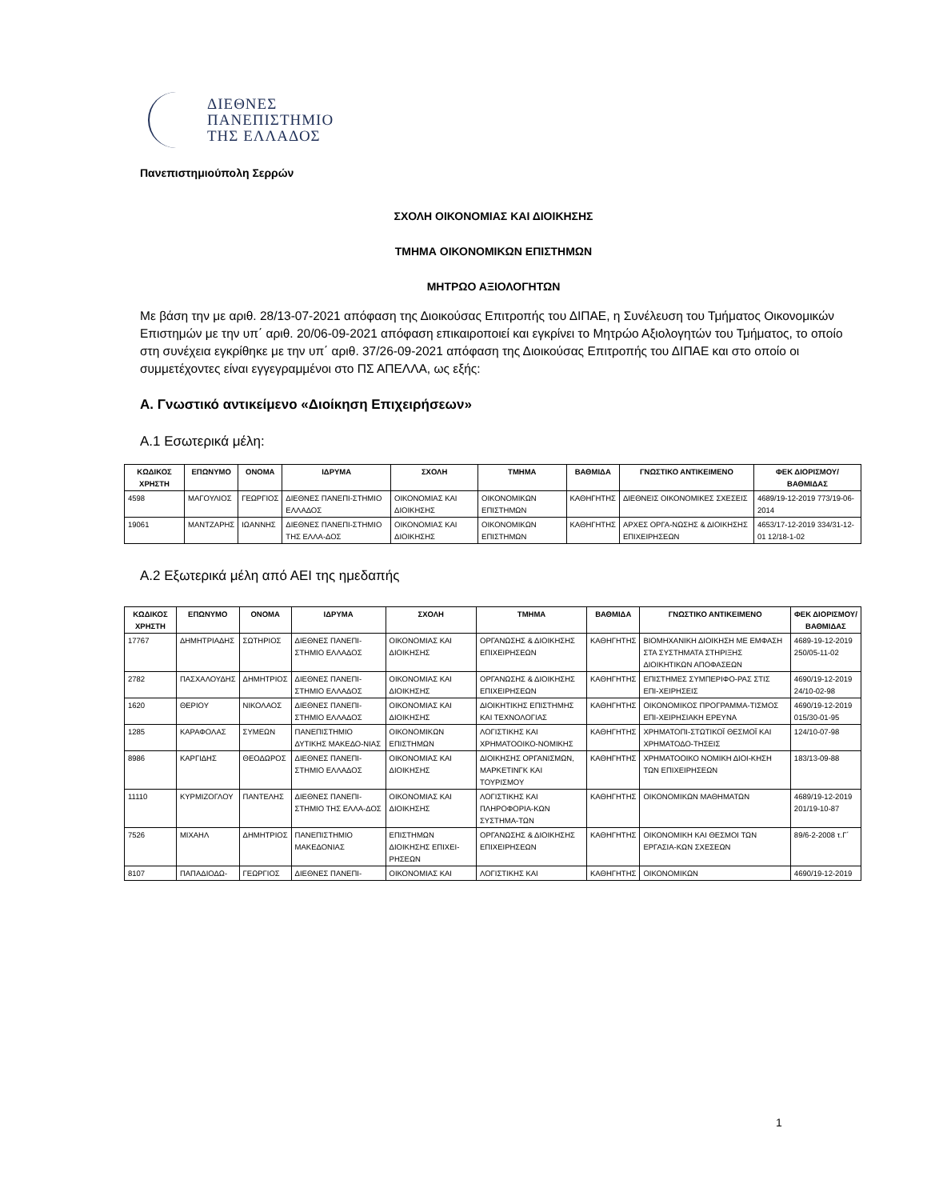ΔΙΕΘΝΕΣ
ΠΑΝΕΠΙΣΤΗΜΙΟ
ΤΗΣ ΕΛΛΑΔΟΣ
Πανεπιστημιούπολη Σερρών
ΣΧΟΛΗ ΟΙΚΟΝΟΜΙΑΣ ΚΑΙ ΔΙΟΙΚΗΣΗΣ
ΤΜΗΜΑ ΟΙΚΟΝΟΜΙΚΩΝ ΕΠΙΣΤΗΜΩΝ
ΜΗΤΡΩΟ ΑΞΙΟΛΟΓΗΤΩΝ
Με βάση την με αριθ. 28/13-07-2021 απόφαση της Διοικούσας Επιτροπής του ΔΙΠΑΕ, η Συνέλευση του Τμήματος Οικονομικών Επιστημών με την υπ΄ αριθ. 20/06-09-2021 απόφαση επικαιροποιεί και εγκρίνει το Μητρώο Αξιολογητών του Τμήματος, το οποίο στη συνέχεια εγκρίθηκε με την υπ΄ αριθ. 37/26-09-2021 απόφαση της Διοικούσας Επιτροπής του ΔΙΠΑΕ και στο οποίο οι συμμετέχοντες είναι εγγεγραμμένοι στο ΠΣ ΑΠΕΛΛΑ, ως εξής:
Α. Γνωστικό αντικείμενο «Διοίκηση Επιχειρήσεων»
Α.1 Εσωτερικά μέλη:
| ΚΩΔΙΚΟΣ ΧΡΗΣΤΗ | ΕΠΩΝΥΜΟ | ΟΝΟΜΑ | ΙΔΡΥΜΑ | ΣΧΟΛΗ | ΤΜΗΜΑ | ΒΑΘΜΙΔΑ | ΓΝΩΣΤΙΚΟ ΑΝΤΙΚΕΙΜΕΝΟ | ΦΕΚ ΔΙΟΡΙΣΜΟΥ/ ΒΑΘΜΙΔΑΣ |
| --- | --- | --- | --- | --- | --- | --- | --- | --- |
| 4598 | ΜΑΓΟΥΛΙΟΣ | ΓΕΩΡΓΙΟΣ | ΔΙΕΘΝΕΣ ΠΑΝΕΠΙ-ΣΤΗΜΙΟ ΕΛΛΑΔΟΣ | ΟΙΚΟΝΟΜΙΑΣ ΚΑΙ ΔΙΟΙΚΗΣΗΣ | ΟΙΚΟΝΟΜΙΚΩΝ ΕΠΙΣΤΗΜΩΝ | ΚΑΘΗΓΗΤΗΣ | ΔΙΕΘΝΕΙΣ ΟΙΚΟΝΟΜΙΚΕΣ ΣΧΕΣΕΙΣ | 4689/19-12-2019 773/19-06-2014 |
| 19061 | ΜΑΝΤΖΑΡΗΣ | ΙΩΑΝΝΗΣ | ΔΙΕΘΝΕΣ ΠΑΝΕΠΙ-ΣΤΗΜΙΟ ΤΗΣ ΕΛΛΑ-ΔΟΣ | ΟΙΚΟΝΟΜΙΑΣ ΚΑΙ ΔΙΟΙΚΗΣΗΣ | ΟΙΚΟΝΟΜΙΚΩΝ ΕΠΙΣΤΗΜΩΝ | ΚΑΘΗΓΗΤΗΣ | ΑΡΧΕΣ ΟΡΓΑ-ΝΩΣΗΣ & ΔΙΟΙΚΗΣΗΣ ΕΠΙΧΕΙΡΗΣΕΩΝ | 4653/17-12-2019 334/31-12-01 12/18-1-02 |
Α.2 Εξωτερικά μέλη από ΑΕΙ της ημεδαπής
| ΚΩΔΙΚΟΣ ΧΡΗΣΤΗ | ΕΠΩΝΥΜΟ | ΟΝΟΜΑ | ΙΔΡΥΜΑ | ΣΧΟΛΗ | ΤΜΗΜΑ | ΒΑΘΜΙΔΑ | ΓΝΩΣΤΙΚΟ ΑΝΤΙΚΕΙΜΕΝΟ | ΦΕΚ ΔΙΟΡΙΣΜΟΥ/ ΒΑΘΜΙΔΑΣ |
| --- | --- | --- | --- | --- | --- | --- | --- | --- |
| 17767 | ΔΗΜΗΤΡΙΑΔΗΣ | ΣΩΤΗΡΙΟΣ | ΔΙΕΘΝΕΣ ΠΑΝΕΠΙ-ΣΤΗΜΙΟ ΕΛΛΑΔΟΣ | ΟΙΚΟΝΟΜΙΑΣ ΚΑΙ ΔΙΟΙΚΗΣΗΣ | ΟΡΓΑΝΩΣΗΣ & ΔΙΟΙΚΗΣΗΣ ΕΠΙΧΕΙΡΗΣΕΩΝ | ΚΑΘΗΓΗΤΗΣ | ΒΙΟΜΗΧΑΝΙΚΗ ΔΙΟΙΚΗΣΗ ΜΕ ΕΜΦΑΣΗ ΣΤΑ ΣΥΣΤΗΜΑΤΑ ΣΤΗΡΙΞΗΣ ΔΙΟΙΚΗΤΙΚΩΝ ΑΠΟΦΑΣΕΩΝ | 4689-19-12-2019 250/05-11-02 |
| 2782 | ΠΑΣΧΑΛΟΥΔΗΣ | ΔΗΜΗΤΡΙΟΣ | ΔΙΕΘΝΕΣ ΠΑΝΕΠΙ-ΣΤΗΜΙΟ ΕΛΛΑΔΟΣ | ΟΙΚΟΝΟΜΙΑΣ ΚΑΙ ΔΙΟΙΚΗΣΗΣ | ΟΡΓΑΝΩΣΗΣ & ΔΙΟΙΚΗΣΗΣ ΕΠΙΧΕΙΡΗΣΕΩΝ | ΚΑΘΗΓΗΤΗΣ | ΕΠΙΣΤΗΜΕΣ ΣΥΜΠΕΡΙΦΟ-ΡΑΣ ΣΤΙΣ ΕΠΙ-ΧΕΙΡΗΣΕΙΣ | 4690/19-12-2019 24/10-02-98 |
| 1620 | ΘΕΡΙΟΥ | ΝΙΚΟΛΑΟΣ | ΔΙΕΘΝΕΣ ΠΑΝΕΠΙ-ΣΤΗΜΙΟ ΕΛΛΑΔΟΣ | ΟΙΚΟΝΟΜΙΑΣ ΚΑΙ ΔΙΟΙΚΗΣΗΣ | ΔΙΟΙΚΗΤΙΚΗΣ ΕΠΙΣΤΗΜΗΣ ΚΑΙ ΤΕΧΝΟΛΟΓΙΑΣ | ΚΑΘΗΓΗΤΗΣ | ΟΙΚΟΝΟΜΙΚΟΣ ΠΡΟΓΡΑΜΜΑ-ΤΙΣΜΟΣ ΕΠΙ-ΧΕΙΡΗΣΙΑΚΗ ΕΡΕΥΝΑ | 4690/19-12-2019 015/30-01-95 |
| 1285 | ΚΑΡΑΦΟΛΑΣ | ΣΥΜΕΩΝ | ΠΑΝΕΠΙΣΤΗΜΙΟ ΔΥΤΙΚΗΣ ΜΑΚΕΔΟ-ΝΙΑΣ | ΟΙΚΟΝΟΜΙΚΩΝ ΕΠΙΣΤΗΜΩΝ | ΛΟΓΙΣΤΙΚΗΣ ΚΑΙ ΧΡΗΜΑΤΟΟΙΚΟ-ΝΟΜΙΚΗΣ | ΚΑΘΗΓΗΤΗΣ | ΧΡΗΜΑΤΟΠΙ-ΣΤΩΤΙΚΟΪ ΘΕΣΜΟΪ ΚΑΙ ΧΡΗΜΑΤΟΔΟ-ΤΗΣΕΙΣ | 124/10-07-98 |
| 8986 | ΚΑΡΓΙΔΗΣ | ΘΕΟΔΩΡΟΣ | ΔΙΕΘΝΕΣ ΠΑΝΕΠΙ-ΣΤΗΜΙΟ ΕΛΛΑΔΟΣ | ΟΙΚΟΝΟΜΙΑΣ ΚΑΙ ΔΙΟΙΚΗΣΗΣ | ΔΙΟΙΚΗΣΗΣ ΟΡΓΑΝΙΣΜΩΝ, ΜΑΡΚΕΤΙΝΓΚ ΚΑΙ ΤΟΥΡΙΣΜΟΥ | ΚΑΘΗΓΗΤΗΣ | ΧΡΗΜΑΤΟΟΙΚΟ ΝΟΜΙΚΗ ΔΙΟΙ-ΚΗΣΗ ΤΩΝ ΕΠΙΧΕΙΡΗΣΕΩΝ | 183/13-09-88 |
| 11110 | ΚΥΡΜΙΖΟΓΛΟΥ | ΠΑΝΤΕΛΗΣ | ΔΙΕΘΝΕΣ ΠΑΝΕΠΙ-ΣΤΗΜΙΟ ΤΗΣ ΕΛΛΑ-ΔΟΣ | ΟΙΚΟΝΟΜΙΑΣ ΚΑΙ ΔΙΟΙΚΗΣΗΣ | ΛΟΓΙΣΤΙΚΗΣ ΚΑΙ ΠΛΗΡΟΦΟΡΙΑ-ΚΩΝ ΣΥΣΤΗΜΑ-ΤΩΝ | ΚΑΘΗΓΗΤΗΣ | ΟΙΚΟΝΟΜΙΚΩΝ ΜΑΘΗΜΑΤΩΝ | 4689/19-12-2019 201/19-10-87 |
| 7526 | ΜΙΧΑΗΛ | ΔΗΜΗΤΡΙΟΣ | ΠΑΝΕΠΙΣΤΗΜΙΟ ΜΑΚΕΔΟΝΙΑΣ | ΕΠΙΣΤΗΜΩΝ ΔΙΟΙΚΗΣΗΣ ΕΠΙΧΕΙ-ΡΗΣΕΩΝ | ΟΡΓΑΝΩΣΗΣ & ΔΙΟΙΚΗΣΗΣ ΕΠΙΧΕΙΡΗΣΕΩΝ | ΚΑΘΗΓΗΤΗΣ | ΟΙΚΟΝΟΜΙΚΗ ΚΑΙ ΘΕΣΜΟΙ ΤΩΝ ΕΡΓΑΣΙΑ-ΚΩΝ ΣΧΕΣΕΩΝ | 89/6-2-2008 τ.Γ΄ |
| 8107 | ΠΑΠΑΔΙΟΔΩ- | ΓΕΩΡΓΙΟΣ | ΔΙΕΘΝΕΣ ΠΑΝΕΠΙ- | ΟΙΚΟΝΟΜΙΑΣ ΚΑΙ | ΛΟΓΙΣΤΙΚΗΣ ΚΑΙ | ΚΑΘΗΓΗΤΗΣ | ΟΙΚΟΝΟΜΙΚΩΝ | 4690/19-12-2019 |
1